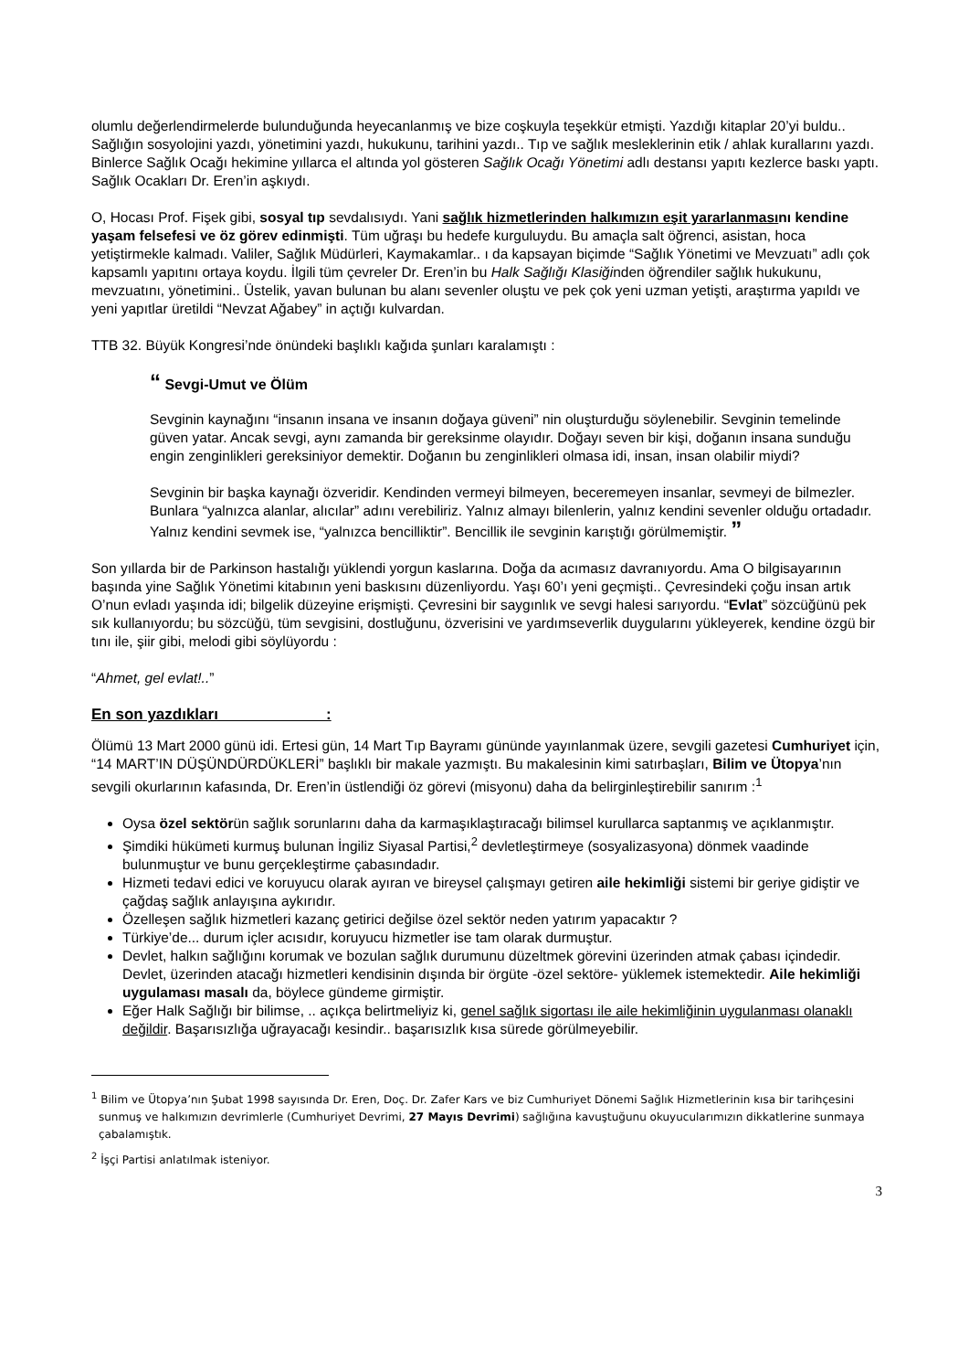olumlu değerlendirmelerde bulunduğunda heyecanlanmış ve bize coşkuyla teşekkür etmişti. Yazdığı kitaplar 20’yi buldu.. Sağlığın sosyolojini yazdı, yönetimini yazdı, hukukunu, tarihini yazdı.. Tıp ve sağlık mesleklerinin etik / ahlak kurallarını yazdı. Binlerce Sağlık Ocağı hekimine yıllarca el altında yol gösteren Sağlık Ocağı Yönetimi adlı destansı yapıtı kezlerce baskı yaptı. Sağlık Ocakları Dr. Eren’in aşkıydı.
O, Hocası Prof. Fişek gibi, sosyal tıp sevdalısıydı. Yani sağlık hizmetlerinden halkımızın eşit yararlanmasını kendine yaşam felsefesi ve öz görev edinmişti. Tüm uğraşı bu hedefe kurguluydu. Bu amaçla salt öğrenci, asistan, hoca yetiştirmekle kalmadı. Valiler, Sağlık Müdürleri, Kaymakamlar.. ı da kapsayan biçimde “Sağlık Yönetimi ve Mevzuatı” adlı çok kapsamlı yapıtını ortaya koydu. İlgili tüm çevreler Dr. Eren’in bu Halk Sağlığı Klasiğinden öğrendiler sağlık hukukunu, mevzuatını, yönetimini.. Üstelik, yavan bulunan bu alanı sevenler oluştu ve pek çok yeni uzman yetişti, araştırma yapıldı ve yeni yapıtlar üretildi “Nevzat Ağabey” in açtığı kulvardan.
TTB 32. Büyük Kongresi’nde önündeki başlıklı kağıda şunları karalamıştı :
“ Sevgi-Umut ve Ölüm
Sevginin kaynağını “insanın insana ve insanın doğaya güveni” nin oluşturduğu söylenebilir. Sevginin temelinde güven yatar. Ancak sevgi, aynı zamanda bir gereksinme olayıdır. Doğayı seven bir kişi, doğanın insana sunduğu engin zenginlikleri gereksiniyor demektir. Doğanın bu zenginlikleri olmasa idi, insan, insan olabilir miydi?
Sevginin bir başka kaynağı özveridir. Kendinden vermeyi bilmeyen, beceremeyen insanlar, sevmeyi de bilmezler. Bunlara “yalnızca alanlar, alıcılar” adını verebiliriz. Yalnız almayı bilenlerin, yalnız kendini sevenler olduğu ortadadır. Yalnız kendini sevmek ise, “yalnızca bencilliktir”. Bencillik ile sevginin karıştığı görülmemiştir. ”
Son yıllarda bir de Parkinson hastalığı yüklendi yorgun kaslarına. Doğa da acımasız davranıyordu. Ama O bilgisayarının başında yine Sağlık Yönetimi kitabının yeni baskısını düzenliyordu. Yaşı 60’ı yeni geçmişti.. Çevresindeki çoğu insan artık O’nun evladı yaşında idi; bilgelik düzeyine erişmişti. Çevresini bir saygınlık ve sevgi halesi sarıyordu. “Evlat” sözcüğünü pek sık kullanıyordu; bu sözcüğü, tüm sevgisini, dostluğunu, özverisini ve yardımseverlik duygularını yükleyerek, kendine özgü bir tını ile, şiir gibi, melodi gibi söylüyordu :
“Ahmet, gel evlat!..”
En son yazdıkları :
Ölümü 13 Mart 2000 günü idi. Ertesi gün, 14 Mart Tıp Bayramı gününde yayınlanmak üzere, sevgili gazetesi Cumhuriyet için, “14 MART’IN DÜŞÜNDÜRDÜKLERİ” başlıklı bir makale yazmıştı. Bu makalesinin kimi satırbaşları, Bilim ve Ütopya’nın sevgili okurlarının kafasında, Dr. Eren’in üstlendiği öz görevi (misyonu) daha da belirginleştirebilir sanırım :<sup>1</sup>
Oysa özel sektörün sağlık sorunlarını daha da karmaşıklaştıracağı bilimsel kurullarca saptanmış ve açıklanmıştır.
Şimdiki hükümeti kurmuş bulunan İngiliz Siyasal Partisi,<sup>2</sup> devletleştirmeye (sosyalizasyona) dönmek vaadinde bulunmuştur ve bunu gerçekleştirme çabasındadır.
Hizmeti tedavi edici ve koruyucu olarak ayıran ve bireysel çalışmayı getiren aile hekimliği sistemi bir geriye gidiştir ve çağdaş sağlık anlayışına aykırıdır.
Özelleşen sağlık hizmetleri kazanç getirici değilse özel sektör neden yatırım yapacaktır ?
Türkiye’de... durum içler acısıdır, koruyucu hizmetler ise tam olarak durmuştur.
Devlet, halkın sağlığını korumak ve bozulan sağlık durumunu düzeltmek görevini üzerinden atmak çabası içindedir. Devlet, üzerinden atacağı hizmetleri kendisinin dışında bir örgüte -özel sektöre- yüklemek istemektedir. Aile hekimliği uygulaması masalı da, böylece gündeme girmiştir.
Eğer Halk Sağlığı bir bilimse, .. açıkça belirtmeliyiz ki, genel sağlık sigortası ile aile hekimliğinin uygulanması olanaklı değildir. Başarısızlığa uğrayacağı kesindir.. başarısızlık kısa sürede görülmeyebilir.
<sup>1</sup> Bilim ve Ütopya’nın Şubat 1998 sayısında Dr. Eren, Doç. Dr. Zafer Kars ve biz Cumhuriyet Dönemi Sağlık Hizmetlerinin kısa bir tarihçesini sunmuş ve halkımızın devrimlerle (Cumhuriyet Devrimi, 27 Mayıs Devrimi) sağlığına kavuştuğunu okuyucularımızın dikkatlerine sunmaya çabalamıştık.
<sup>2</sup> İşçi Partisi anlatılmak isteniyor.
3